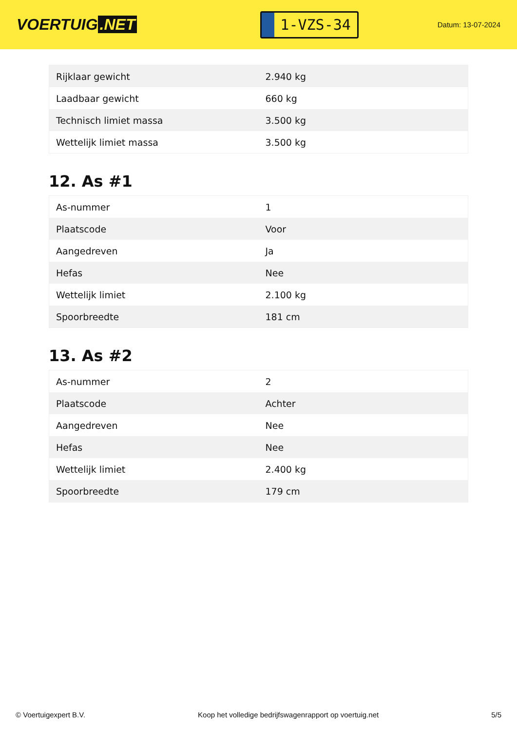VOERTUIG.NET
1-VZS-34
Datum: 13-07-2024
| Rijklaar gewicht | 2.940 kg |
| Laadbaar gewicht | 660 kg |
| Technisch limiet massa | 3.500 kg |
| Wettelijk limiet massa | 3.500 kg |
12. As #1
| As-nummer | 1 |
| Plaatscode | Voor |
| Aangedreven | Ja |
| Hefas | Nee |
| Wettelijk limiet | 2.100 kg |
| Spoorbreedte | 181 cm |
13. As #2
| As-nummer | 2 |
| Plaatscode | Achter |
| Aangedreven | Nee |
| Hefas | Nee |
| Wettelijk limiet | 2.400 kg |
| Spoorbreedte | 179 cm |
© Voertuigexpert B.V. Koop het volledige bedrijfswagenrapport op voertuig.net 5/5